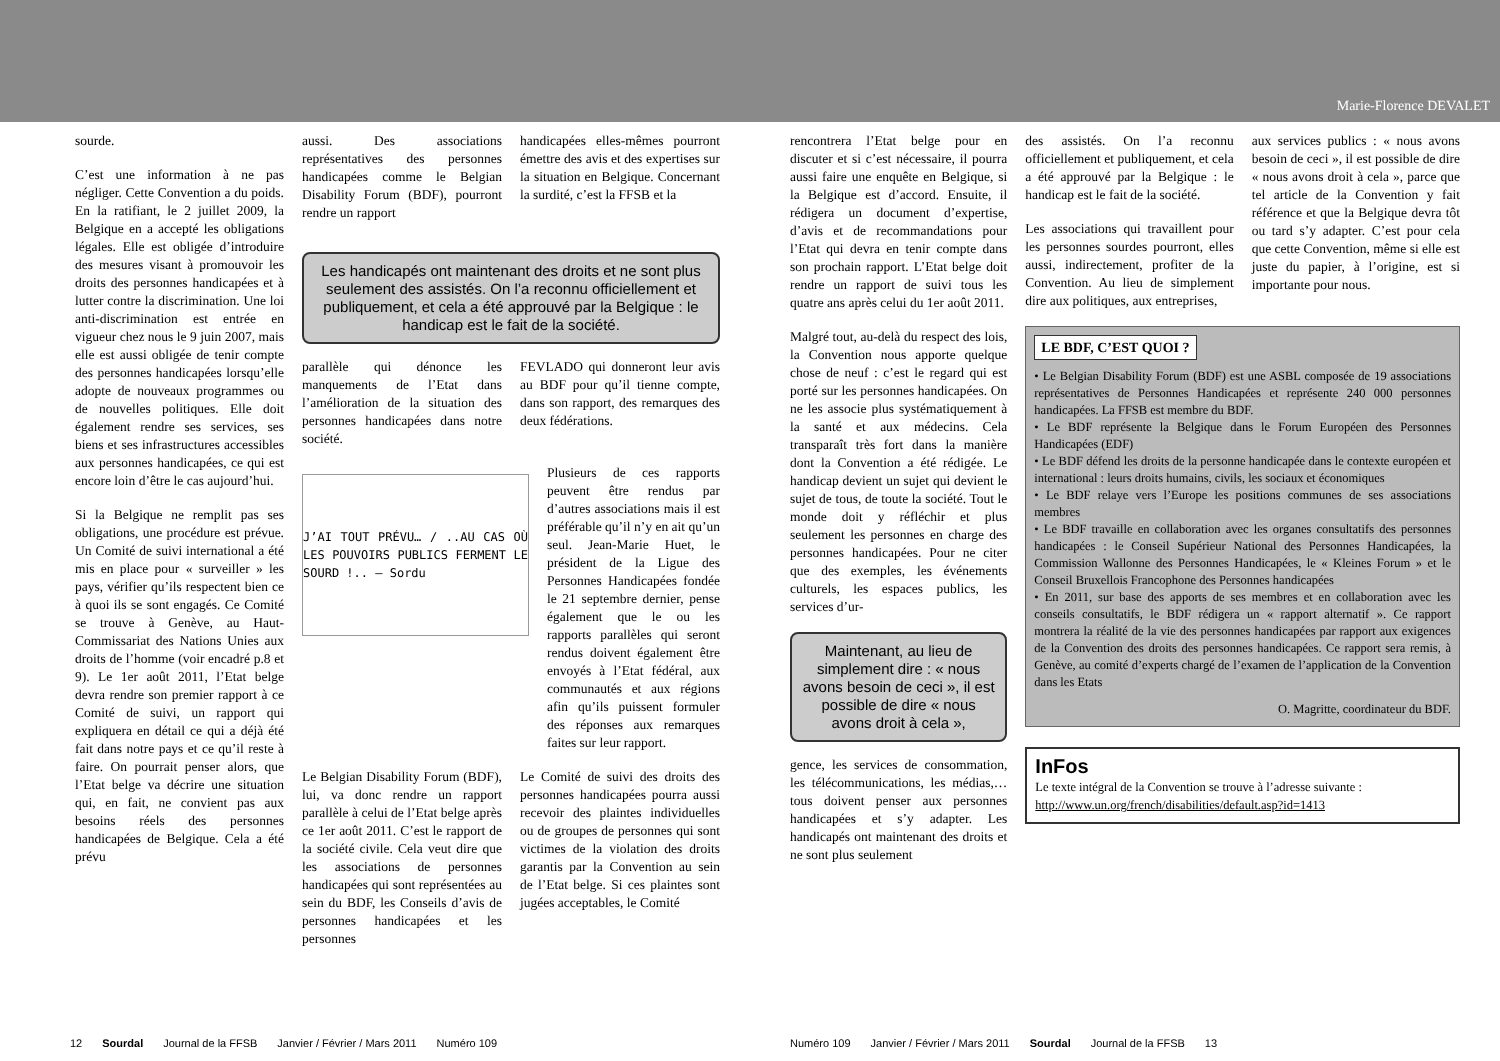sourde.
C’est une information à ne pas négliger. Cette Convention a du poids. En la ratifiant, le 2 juillet 2009, la Belgique en a accepté les obligations légales. Elle est obligée d’introduire des mesures visant à promouvoir les droits des personnes handicapées et à lutter contre la discrimination. Une loi anti-discrimination est entrée en vigueur chez nous le 9 juin 2007, mais elle est aussi obligée de tenir compte des personnes handicapées lorsqu’elle adopte de nouveaux programmes ou de nouvelles politiques. Elle doit également rendre ses services, ses biens et ses infrastructures accessibles aux personnes handicapées, ce qui est encore loin d’être le cas aujourd’hui.
Si la Belgique ne remplit pas ses obligations, une procédure est prévue. Un Comité de suivi international a été mis en place pour « surveiller » les pays, vérifier qu’ils respectent bien ce à quoi ils se sont engagés. Ce Comité se trouve à Genève, au Haut-Commissariat des Nations Unies aux droits de l’homme (voir encadré p.8 et 9). Le 1er août 2011, l’Etat belge devra rendre son premier rapport à ce Comité de suivi, un rapport qui expliquera en détail ce qui a déjà été fait dans notre pays et ce qu’il reste à faire. On pourrait penser alors, que l’Etat belge va décrire une situation qui, en fait, ne convient pas aux besoins réels des personnes handicapées de Belgique. Cela a été prévu
aussi. Des associations représentatives des personnes handicapées comme le Belgian Disability Forum (BDF), pourront rendre un rapport
handicapées elles-mêmes pourront émettre des avis et des expertises sur la situation en Belgique. Concernant la surdité, c’est la FFSB et la
Les handicapés ont maintenant des droits et ne sont plus seulement des assistés. On l’a reconnu officiellement et publiquement, et cela a été approuvé par la Belgique : le handicap est le fait de la société.
parallèle qui dénonce les manquements de l’Etat dans l’amélioration de la situation des personnes handicapées dans notre société.
FEVLADO qui donneront leur avis au BDF pour qu’il tienne compte, dans son rapport, des remarques des deux fédérations.
J’AI TOUT PRÉVU… / ..AU CAS OÙ LES POUVOIRS PUBLICS FERMENT LE SOURD !.. — Sordu
Plusieurs de ces rapports peuvent être rendus par d’autres associations mais il est préférable qu’il n’y en ait qu’un seul. Jean-Marie Huet, le président de la Ligue des Personnes Handicapées fondée le 21 septembre dernier, pense également que le ou les rapports parallèles qui seront rendus doivent également être envoyés à l’Etat fédéral, aux communautés et aux régions afin qu’ils puissent formuler des réponses aux remarques faites sur leur rapport.
Le Belgian Disability Forum (BDF), lui, va donc rendre un rapport parallèle à celui de l’Etat belge après ce 1er août 2011. C’est le rapport de la société civile. Cela veut dire que les associations de personnes handicapées qui sont représentées au sein du BDF, les Conseils d’avis de personnes handicapées et les personnes
Le Comité de suivi des droits des personnes handicapées pourra aussi recevoir des plaintes individuelles ou de groupes de personnes qui sont victimes de la violation des droits garantis par la Convention au sein de l’Etat belge. Si ces plaintes sont jugées acceptables, le Comité
12 Sourdal Journal de la FFSB Janvier / Février / Mars 2011 Numéro 109
Marie-Florence DEVALET
rencontrera l’Etat belge pour en discuter et si c’est nécessaire, il pourra aussi faire une enquête en Belgique, si la Belgique est d’accord. Ensuite, il rédigera un document d’expertise, d’avis et de recommandations pour l’Etat qui devra en tenir compte dans son prochain rapport. L’Etat belge doit rendre un rapport de suivi tous les quatre ans après celui du 1er août 2011.
Malgré tout, au-delà du respect des lois, la Convention nous apporte quelque chose de neuf : c’est le regard qui est porté sur les personnes handicapées. On ne les associe plus systématiquement à la santé et aux médecins. Cela transparaît très fort dans la manière dont la Convention a été rédigée. Le handicap devient un sujet qui devient le sujet de tous, de toute la société. Tout le monde doit y réfléchir et plus seulement les personnes en charge des personnes handicapées. Pour ne citer que des exemples, les événements culturels, les espaces publics, les services d’ur-
Maintenant, au lieu de simplement dire : « nous avons besoin de ceci », il est possible de dire « nous avons droit à cela »,
gence, les services de consommation, les télécommunications, les médias,… tous doivent penser aux personnes handicapées et s’y adapter. Les handicapés ont maintenant des droits et ne sont plus seulement
des assistés. On l’a reconnu officiellement et publiquement, et cela a été approuvé par la Belgique : le handicap est le fait de la société.
Les associations qui travaillent pour les personnes sourdes pourront, elles aussi, indirectement, profiter de la Convention. Au lieu de simplement dire aux politiques, aux entreprises,
aux services publics : « nous avons besoin de ceci », il est possible de dire « nous avons droit à cela », parce que tel article de la Convention y fait référence et que la Belgique devra tôt ou tard s’y adapter. C’est pour cela que cette Convention, même si elle est juste du papier, à l’origine, est si importante pour nous.
LE BDF, C’EST QUOI ?
• Le Belgian Disability Forum (BDF) est une ASBL composée de 19 associations représentatives de Personnes Handicapées et représente 240 000 personnes handicapées. La FFSB est membre du BDF.
• Le BDF représente la Belgique dans le Forum Européen des Personnes Handicapées (EDF)
• Le BDF défend les droits de la personne handicapée dans le contexte européen et international : leurs droits humains, civils, les sociaux et économiques
• Le BDF relaye vers l’Europe les positions communes de ses associations membres
• Le BDF travaille en collaboration avec les organes consultatifs des personnes handicapées : le Conseil Supérieur National des Personnes Handicapées, la Commission Wallonne des Personnes Handicapées, le « Kleines Forum » et le Conseil Bruxellois Francophone des Personnes handicapées
• En 2011, sur base des apports de ses membres et en collaboration avec les conseils consultatifs, le BDF rédigera un « rapport alternatif ». Ce rapport montrera la réalité de la vie des personnes handicapées par rapport aux exigences de la Convention des droits des personnes handicapées. Ce rapport sera remis, à Genève, au comité d’experts chargé de l’examen de l’application de la Convention dans les Etats
O. Magritte, coordinateur du BDF.
InFos
Le texte intégral de la Convention se trouve à l’adresse suivante :
http://www.un.org/french/disabilities/default.asp?id=1413
Numéro 109 Janvier / Février / Mars 2011 Sourdal Journal de la FFSB 13